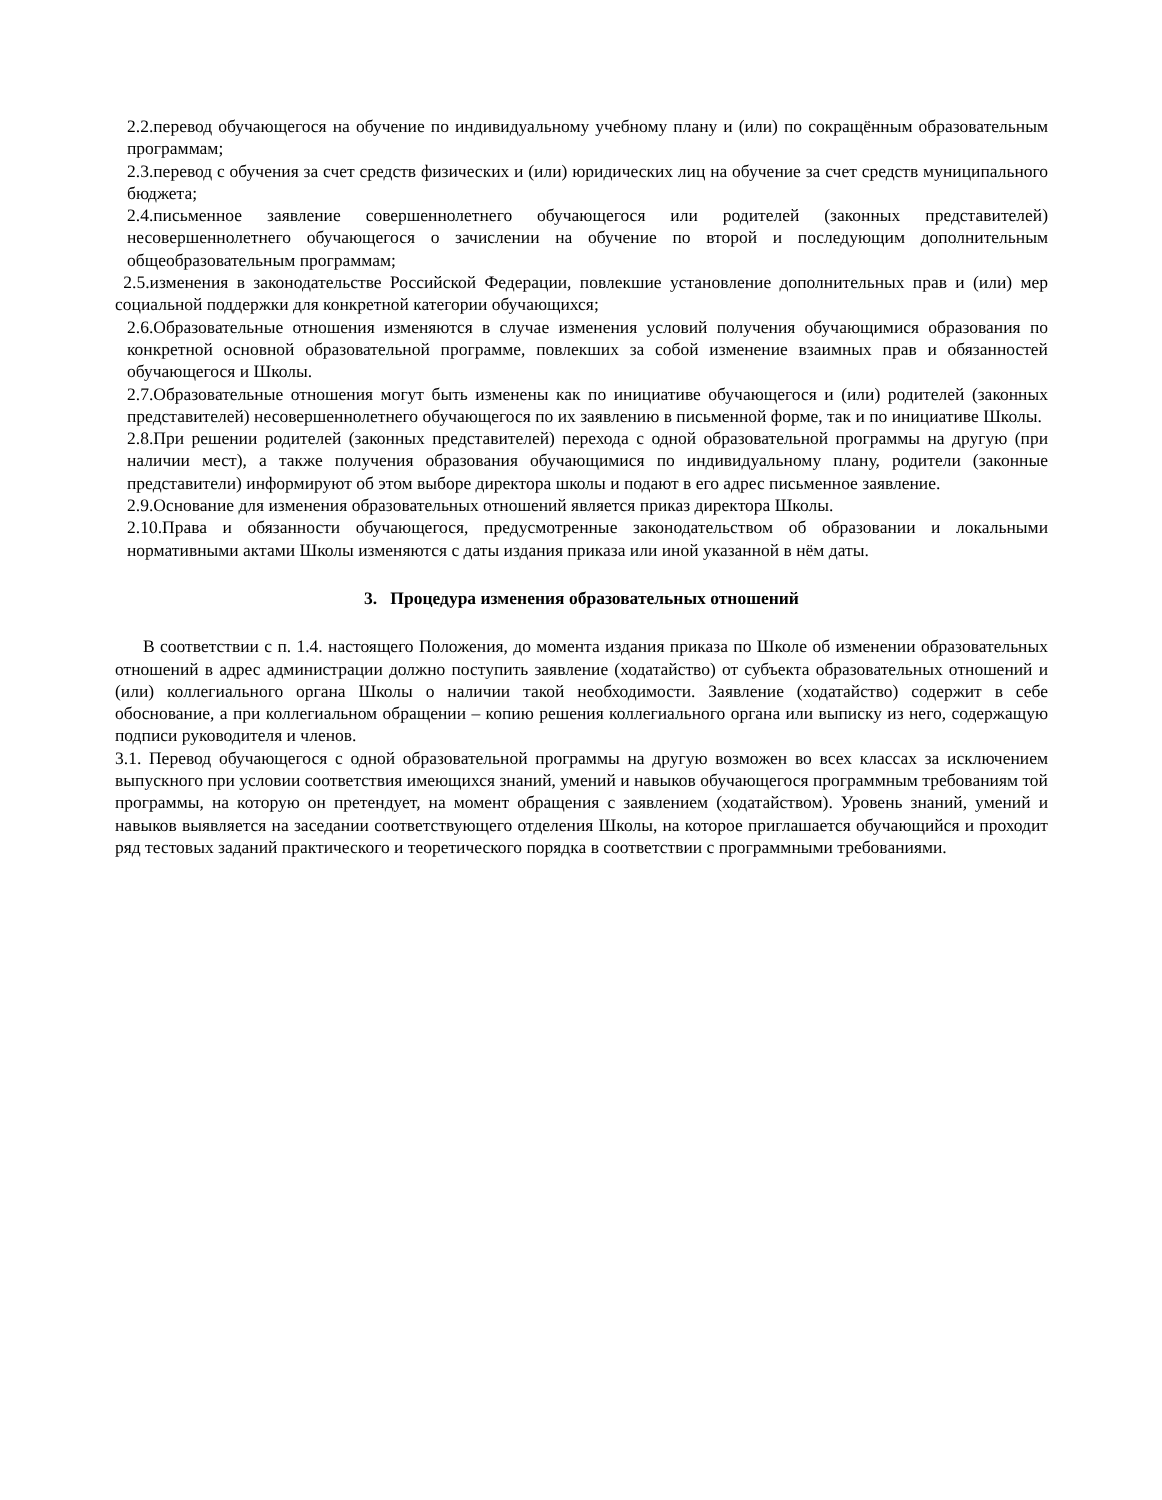2.2.перевод обучающегося на обучение по индивидуальному учебному плану и (или) по сокращённым образовательным программам;
2.3.перевод с обучения за счет средств физических и (или) юридических лиц на обучение за счет средств муниципального бюджета;
2.4.письменное заявление совершеннолетнего обучающегося или родителей (законных представителей) несовершеннолетнего обучающегося о зачислении на обучение по второй и последующим дополнительным общеобразовательным программам;
2.5.изменения в законодательстве Российской Федерации, повлекшие установление дополнительных прав и (или) мер социальной поддержки для конкретной категории обучающихся;
2.6.Образовательные отношения изменяются в случае изменения условий получения обучающимися образования по конкретной основной образовательной программе, повлекших за собой изменение взаимных прав и обязанностей обучающегося и Школы.
2.7.Образовательные отношения могут быть изменены как по инициативе обучающегося и (или) родителей (законных представителей) несовершеннолетнего обучающегося по их заявлению в письменной форме, так и по инициативе Школы.
2.8.При решении родителей (законных представителей) перехода с одной образовательной программы на другую (при наличии мест), а также получения образования обучающимися по индивидуальному плану, родители (законные представители) информируют об этом выборе директора школы и подают в его адрес письменное заявление.
2.9.Основание для изменения образовательных отношений является приказ директора Школы.
2.10.Права и обязанности обучающегося, предусмотренные законодательством об образовании и локальными нормативными актами Школы изменяются с даты издания приказа или иной указанной в нём даты.
3. Процедура изменения образовательных отношений
В соответствии с п. 1.4. настоящего Положения, до момента издания приказа по Школе об изменении образовательных отношений в адрес администрации должно поступить заявление (ходатайство) от субъекта образовательных отношений и (или) коллегиального органа Школы о наличии такой необходимости. Заявление (ходатайство) содержит в себе обоснование, а при коллегиальном обращении – копию решения коллегиального органа или выписку из него, содержащую подписи руководителя и членов.
3.1. Перевод обучающегося с одной образовательной программы на другую возможен во всех классах за исключением выпускного при условии соответствия имеющихся знаний, умений и навыков обучающегося программным требованиям той программы, на которую он претендует, на момент обращения с заявлением (ходатайством). Уровень знаний, умений и навыков выявляется на заседании соответствующего отделения Школы, на которое приглашается обучающийся и проходит ряд тестовых заданий практического и теоретического порядка в соответствии с программными требованиями.